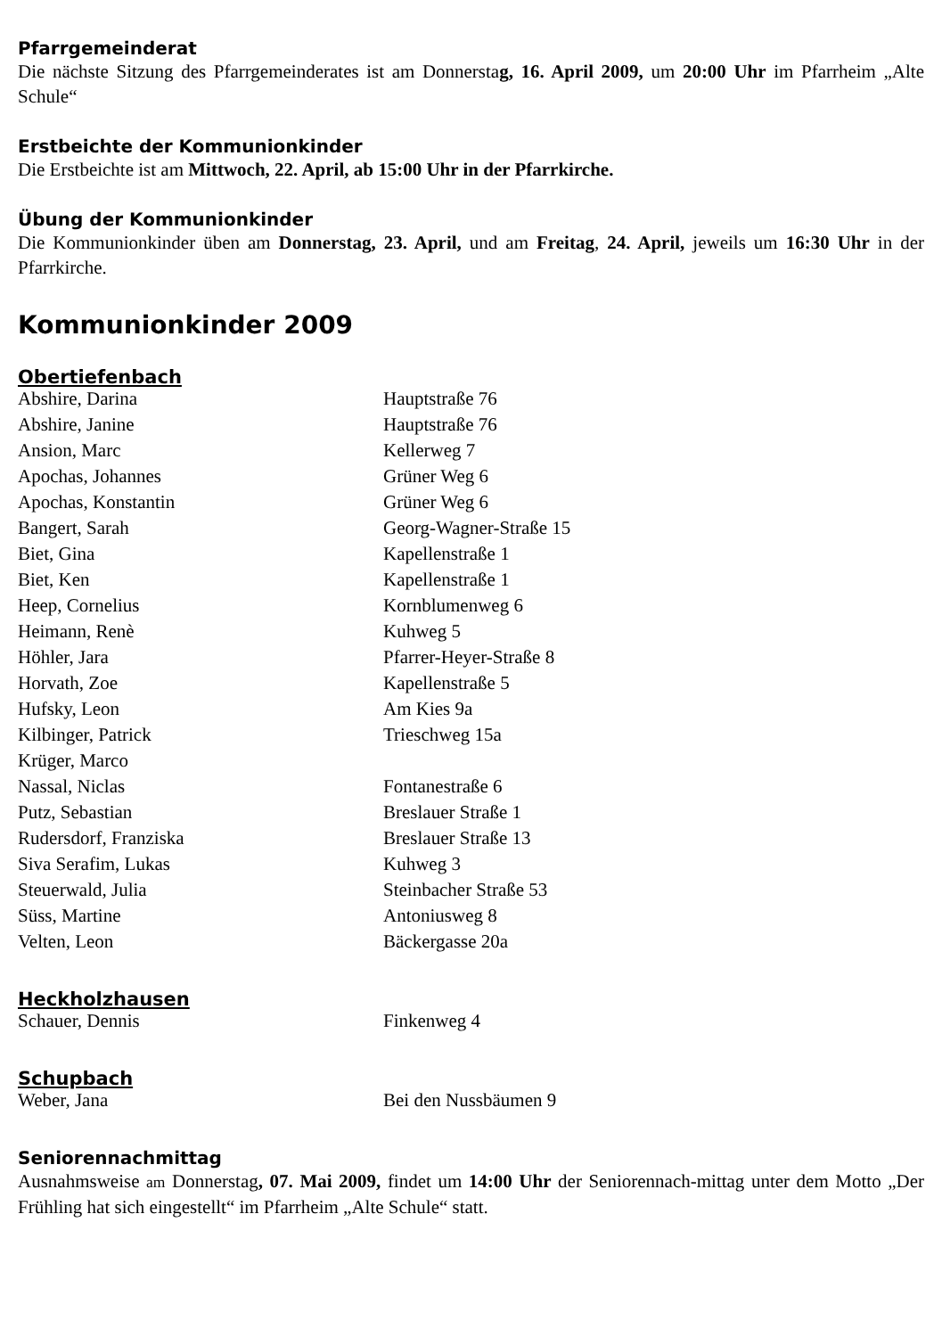Pfarrgemeinderat
Die nächste Sitzung des Pfarrgemeinderates ist am Donnerstag, 16. April 2009, um 20:00 Uhr im Pfarrheim „Alte Schule“
Erstbeichte der Kommunionkinder
Die Erstbeichte ist am Mittwoch, 22. April, ab 15:00 Uhr in der Pfarrkirche.
Übung der Kommunionkinder
Die Kommunionkinder üben am Donnerstag, 23. April, und am Freitag, 24. April, jeweils um 16:30 Uhr in der Pfarrkirche.
Kommunionkinder 2009
Obertiefenbach
| Abshire, Darina | Hauptstraße 76 |
| Abshire, Janine | Hauptstraße 76 |
| Ansion, Marc | Kellerweg 7 |
| Apochas, Johannes | Grüner Weg 6 |
| Apochas, Konstantin | Grüner Weg 6 |
| Bangert, Sarah | Georg-Wagner-Straße 15 |
| Biet, Gina | Kapellenstraße 1 |
| Biet, Ken | Kapellenstraße 1 |
| Heep, Cornelius | Kornblumenweg 6 |
| Heimann, Renè | Kuhweg 5 |
| Höhler, Jara | Pfarrer-Heyer-Straße 8 |
| Horvath, Zoe | Kapellenstraße 5 |
| Hufsky, Leon | Am Kies 9a |
| Kilbinger, Patrick | Trieschweg 15a |
| Krüger, Marco | |
| Nassal, Niclas | Fontanestraße 6 |
| Putz, Sebastian | Breslauer Straße 1 |
| Rudersdorf, Franziska | Breslauer Straße 13 |
| Siva Serafim, Lukas | Kuhweg 3 |
| Steuerwald, Julia | Steinbacher Straße 53 |
| Süss, Martine | Antoniusweg 8 |
| Velten, Leon | Bäckergasse 20a |
Heckholzhausen
| Schauer, Dennis | Finkenweg 4 |
Schupbach
| Weber, Jana | Bei den Nussbäumen 9 |
Seniorennachmittag
Ausnahmsweise am Donnerstag, 07. Mai 2009, findet um 14:00 Uhr der Seniorennach-mittag unter dem Motto „Der Frühling hat sich eingestellt“ im Pfarrheim „Alte Schule“ statt.